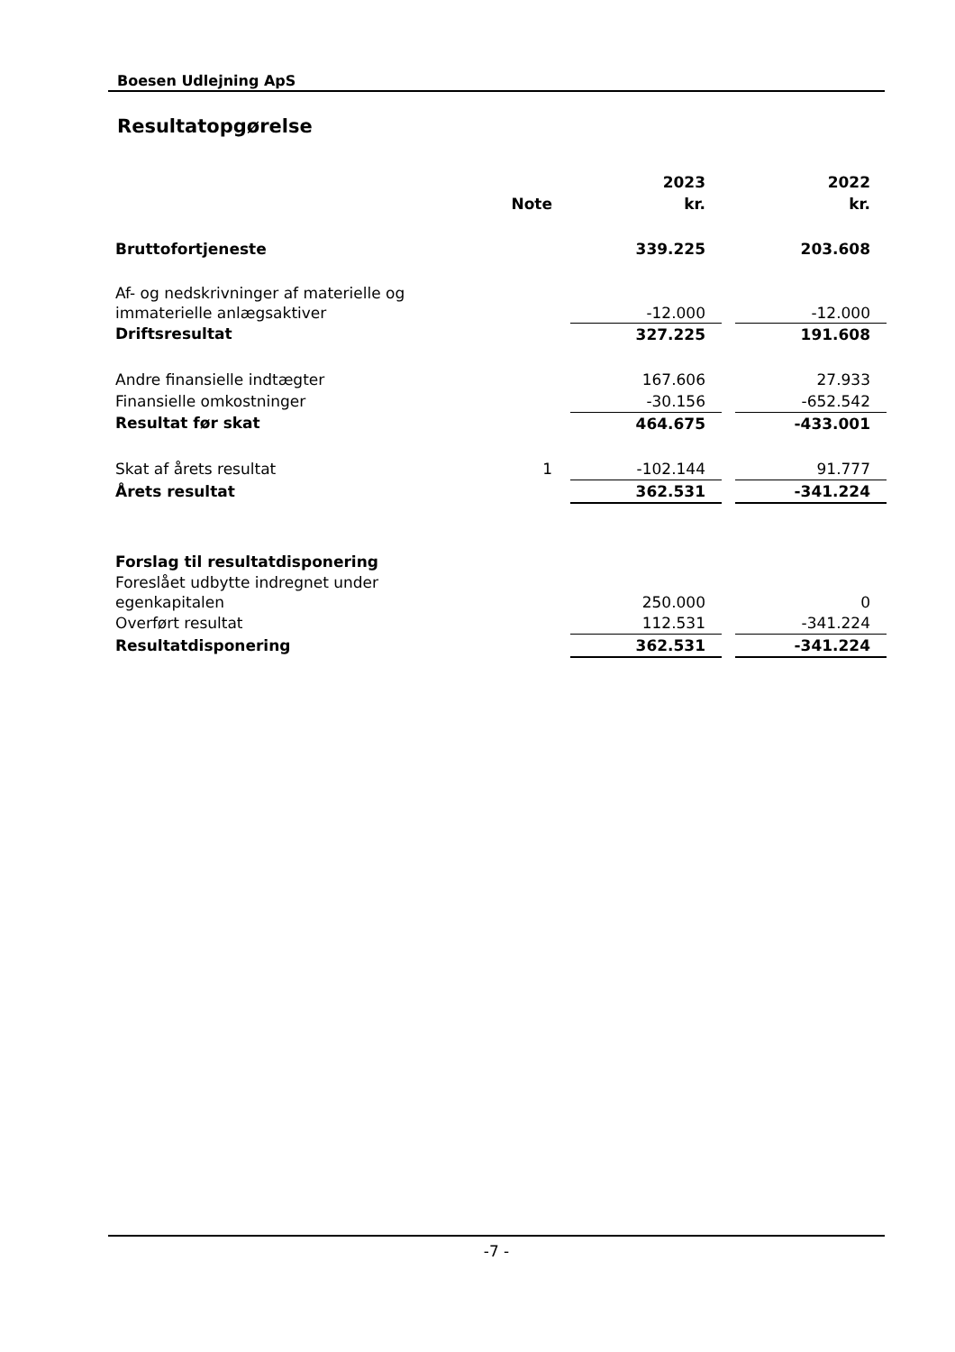Boesen Udlejning ApS
Resultatopgørelse
| | | 2023 | | 2022 |
| --- | --- | --- | --- | --- |
| | Note | kr. | | kr. |
| Bruttofortjeneste | | 339.225 | | 203.608 |
| Af- og nedskrivninger af materielle og immaterielle anlægsaktiver | | -12.000 | | -12.000 |
| Driftsresultat | | 327.225 | | 191.608 |
| Andre finansielle indtægter | | 167.606 | | 27.933 |
| Finansielle omkostninger | | -30.156 | | -652.542 |
| Resultat før skat | | 464.675 | | -433.001 |
| Skat af årets resultat | 1 | -102.144 | | 91.777 |
| Årets resultat | | 362.531 | | -341.224 |
| Forslag til resultatdisponering | | | | |
| Foreslået udbytte indregnet under egenkapitalen | | 250.000 | | 0 |
| Overført resultat | | 112.531 | | -341.224 |
| Resultatdisponering | | 362.531 | | -341.224 |
-7 -